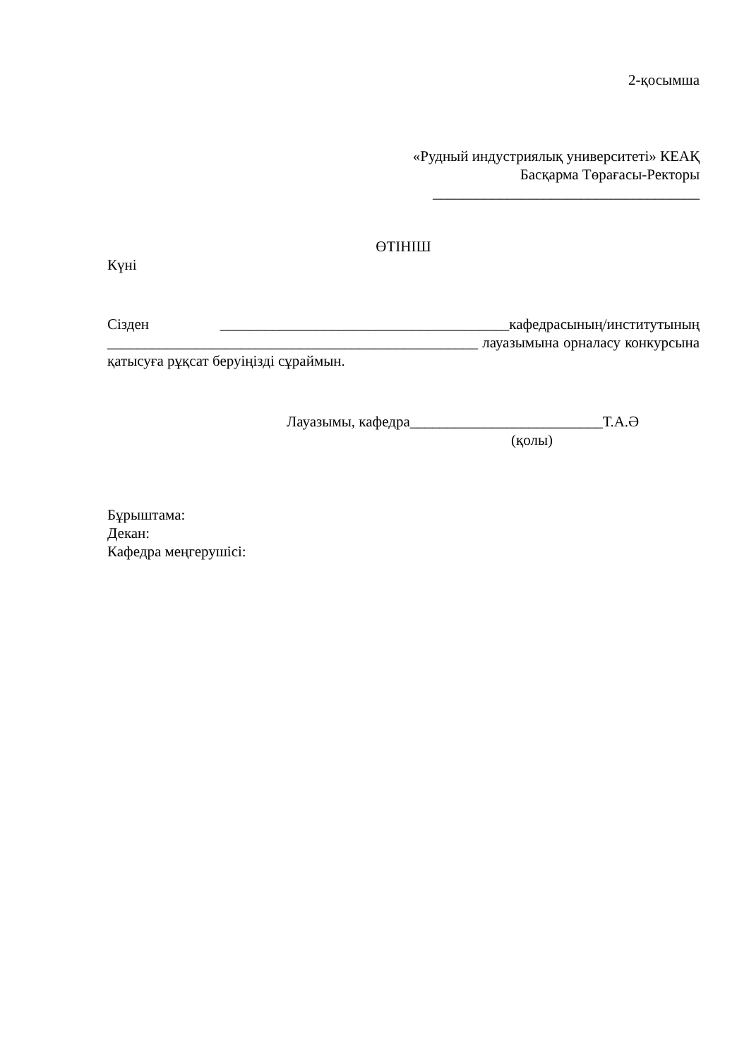2-қосымша
«Рудный индустриялық университеті» КЕАҚ
Басқарма Төрағасы-Ректоры
____________________________________
ӨТІНІШ
Күні
Сізден _______________________________________кафедрасының/институтының __________________________________________________ лауазымына орналасу конкурсына қатысуға рұқсат беруіңізді сұраймын.
Лауазымы, кафедра__________________________Т.А.Ә
(қолы)
Бұрыштама:
Декан:
Кафедра меңгерушісі: